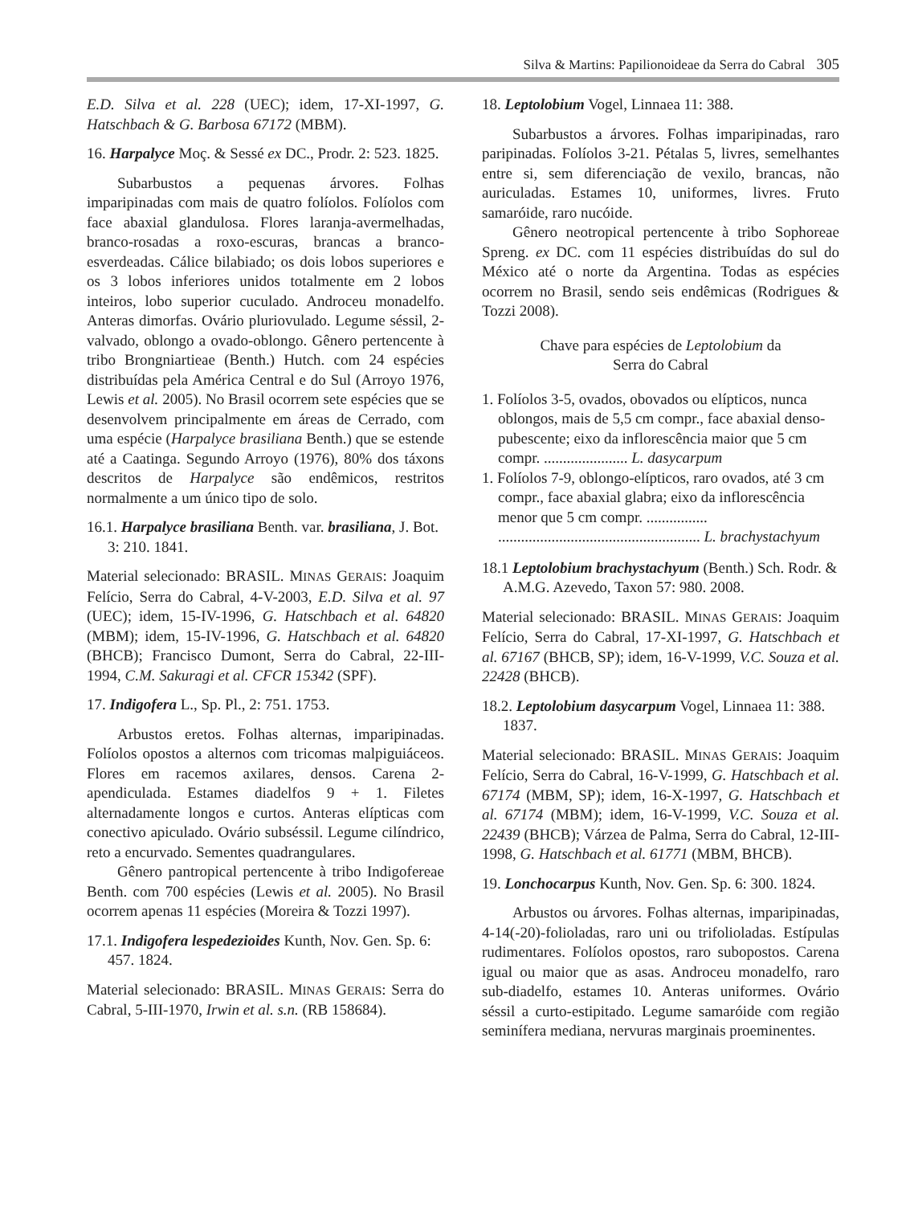Silva & Martins: Papilionoideae da Serra do Cabral 305
E.D. Silva et al. 228 (UEC); idem, 17-XI-1997, G. Hatschbach & G. Barbosa 67172 (MBM).
16. Harpalyce Moç. & Sessé ex DC., Prodr. 2: 523. 1825.
Subarbustos a pequenas árvores. Folhas imparipinadas com mais de quatro folíolos. Folíolos com face abaxial glandulosa. Flores laranja-avermelhadas, branco-rosadas a roxo-escuras, brancas a branco-esverdeadas. Cálice bilabiado; os dois lobos superiores e os 3 lobos inferiores unidos totalmente em 2 lobos inteiros, lobo superior cuculado. Androceu monadelfo. Anteras dimorfas. Ovário pluriovulado. Legume séssil, 2-valvado, oblongo a ovado-oblongo. Gênero pertencente à tribo Brongniartieae (Benth.) Hutch. com 24 espécies distribuídas pela América Central e do Sul (Arroyo 1976, Lewis et al. 2005). No Brasil ocorrem sete espécies que se desenvolvem principalmente em áreas de Cerrado, com uma espécie (Harpalyce brasiliana Benth.) que se estende até a Caatinga. Segundo Arroyo (1976), 80% dos táxons descritos de Harpalyce são endêmicos, restritos normalmente a um único tipo de solo.
16.1. Harpalyce brasiliana Benth. var. brasiliana, J. Bot. 3: 210. 1841.
Material selecionado: BRASIL. MINAS GERAIS: Joaquim Felício, Serra do Cabral, 4-V-2003, E.D. Silva et al. 97 (UEC); idem, 15-IV-1996, G. Hatschbach et al. 64820 (MBM); idem, 15-IV-1996, G. Hatschbach et al. 64820 (BHCB); Francisco Dumont, Serra do Cabral, 22-III-1994, C.M. Sakuragi et al. CFCR 15342 (SPF).
17. Indigofera L., Sp. Pl., 2: 751. 1753.
Arbustos eretos. Folhas alternas, imparipinadas. Folíolos opostos a alternos com tricomas malpiguiáceos. Flores em racemos axilares, densos. Carena 2-apendiculada. Estames diadelfos 9 + 1. Filetes alternadamente longos e curtos. Anteras elípticas com conectivo apiculado. Ovário subséssil. Legume cilíndrico, reto a encurvado. Sementes quadrangulares.
Gênero pantropical pertencente à tribo Indigofereae Benth. com 700 espécies (Lewis et al. 2005). No Brasil ocorrem apenas 11 espécies (Moreira & Tozzi 1997).
17.1. Indigofera lespedezioides Kunth, Nov. Gen. Sp. 6: 457. 1824.
Material selecionado: BRASIL. MINAS GERAIS: Serra do Cabral, 5-III-1970, Irwin et al. s.n. (RB 158684).
18. Leptolobium Vogel, Linnaea 11: 388.
Subarbustos a árvores. Folhas imparipinadas, raro paripinadas. Folíolos 3-21. Pétalas 5, livres, semelhantes entre si, sem diferenciação de vexilo, brancas, não auriculadas. Estames 10, uniformes, livres. Fruto samaróide, raro nucóide.
Gênero neotropical pertencente à tribo Sophoreae Spreng. ex DC. com 11 espécies distribuídas do sul do México até o norte da Argentina. Todas as espécies ocorrem no Brasil, sendo seis endêmicas (Rodrigues & Tozzi 2008).
Chave para espécies de Leptolobium da
Serra do Cabral
1. Folíolos 3-5, ovados, obovados ou elípticos, nunca oblongos, mais de 5,5 cm compr., face abaxial denso-pubescente; eixo da inflorescência maior que 5 cm compr. ...................... L. dasycarpum
1. Folíolos 7-9, oblongo-elípticos, raro ovados, até 3 cm compr., face abaxial glabra; eixo da inflorescência menor que 5 cm compr. ................ ..................................................... L. brachystachyum
18.1 Leptolobium brachystachyum (Benth.) Sch. Rodr. & A.M.G. Azevedo, Taxon 57: 980. 2008.
Material selecionado: BRASIL. MINAS GERAIS: Joaquim Felício, Serra do Cabral, 17-XI-1997, G. Hatschbach et al. 67167 (BHCB, SP); idem, 16-V-1999, V.C. Souza et al. 22428 (BHCB).
18.2. Leptolobium dasycarpum Vogel, Linnaea 11: 388. 1837.
Material selecionado: BRASIL. MINAS GERAIS: Joaquim Felício, Serra do Cabral, 16-V-1999, G. Hatschbach et al. 67174 (MBM, SP); idem, 16-X-1997, G. Hatschbach et al. 67174 (MBM); idem, 16-V-1999, V.C. Souza et al. 22439 (BHCB); Várzea de Palma, Serra do Cabral, 12-III-1998, G. Hatschbach et al. 61771 (MBM, BHCB).
19. Lonchocarpus Kunth, Nov. Gen. Sp. 6: 300. 1824.
Arbustos ou árvores. Folhas alternas, imparipinadas, 4-14(-20)-folioladas, raro uni ou trifolioladas. Estípulas rudimentares. Folíolos opostos, raro subopostos. Carena igual ou maior que as asas. Androceu monadelfo, raro sub-diadelfo, estames 10. Anteras uniformes. Ovário séssil a curto-estipitado. Legume samaróide com região seminífera mediana, nervuras marginais proeminentes.